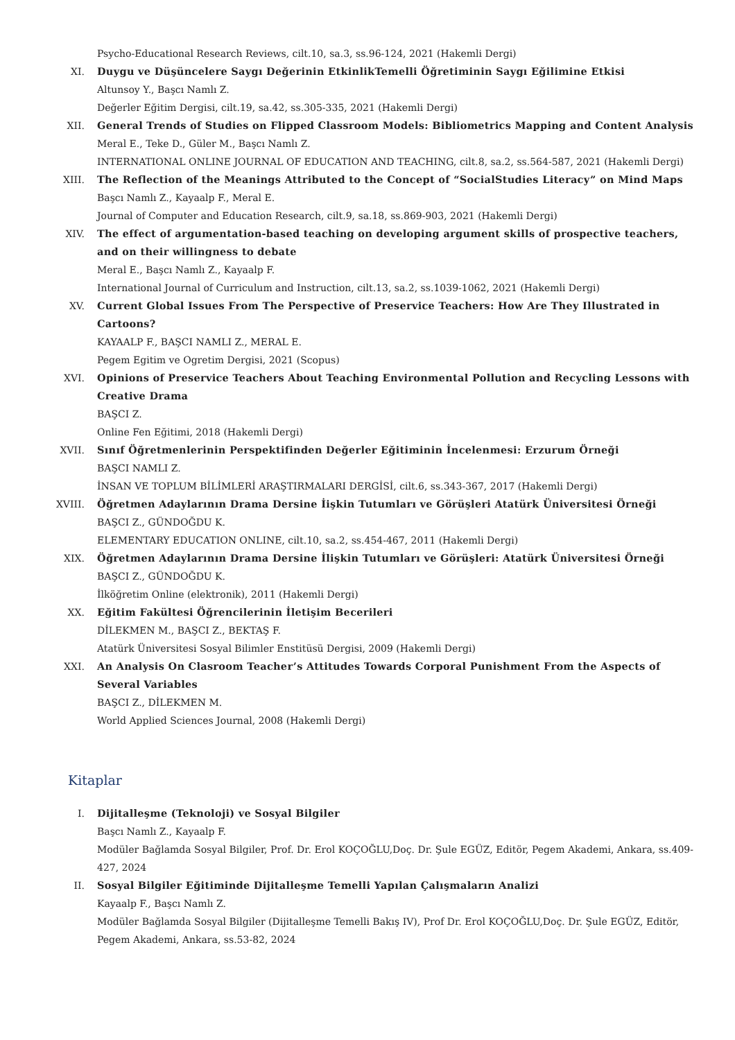Psycho-Educational Research Reviews, cilt.10, sa.3, ss.96-124, 2021 (Hakemli Dergi)
XI. Duygu ve Düşüncelere Saygı Değerinin EtkinlikTemelli Öğretiminin Saygı Eğilimine Etkisi
Altunsoy Y., Başcı Namlı Z.
Değerler Eğitim Dergisi, cilt.19, sa.42, ss.305-335, 2021 (Hakemli Dergi)
XII. General Trends of Studies on Flipped Classroom Models: Bibliometrics Mapping and Content Analysis
Meral E., Teke D., Güler M., Başcı Namlı Z.
INTERNATIONAL ONLINE JOURNAL OF EDUCATION AND TEACHING, cilt.8, sa.2, ss.564-587, 2021 (Hakemli Dergi)
XIII. The Reflection of the Meanings Attributed to the Concept of “SocialStudies Literacy” on Mind Maps
Başcı Namlı Z., Kayaalp F., Meral E.
Journal of Computer and Education Research, cilt.9, sa.18, ss.869-903, 2021 (Hakemli Dergi)
XIV. The effect of argumentation-based teaching on developing argument skills of prospective teachers, and on their willingness to debate
Meral E., Başcı Namlı Z., Kayaalp F.
International Journal of Curriculum and Instruction, cilt.13, sa.2, ss.1039-1062, 2021 (Hakemli Dergi)
XV. Current Global Issues From The Perspective of Preservice Teachers: How Are They Illustrated in Cartoons?
KAYAALP F., BAŞCI NAMLI Z., MERAL E.
Pegem Egitim ve Ogretim Dergisi, 2021 (Scopus)
XVI. Opinions of Preservice Teachers About Teaching Environmental Pollution and Recycling Lessons with Creative Drama
BAŞCI Z.
Online Fen Eğitimi, 2018 (Hakemli Dergi)
XVII. Sınıf Öğretmenlerinin Perspektifinden Değerler Eğitiminin İncelenmesi: Erzurum Örneği
BAŞCI NAMLI Z.
İNSAN VE TOPLUM BİLİMLERİ ARAŞTIRMALARI DERGİSİ, cilt.6, ss.343-367, 2017 (Hakemli Dergi)
XVIII. Öğretmen Adaylarının Drama Dersine İişkin Tutumları ve Görüşleri Atatürk Üniversitesi Örneği
BAŞCI Z., GÜNDOĞDU K.
ELEMENTARY EDUCATION ONLINE, cilt.10, sa.2, ss.454-467, 2011 (Hakemli Dergi)
XIX. Öğretmen Adaylarının Drama Dersine İlişkin Tutumları ve Görüşleri: Atatürk Üniversitesi Örneği
BAŞCI Z., GÜNDOĞDU K.
İlköğretim Online (elektronik), 2011 (Hakemli Dergi)
XX. Eğitim Fakültesi Öğrencilerinin İletişim Becerileri
DİLEKMEN M., BAŞCI Z., BEKTAŞ F.
Atatürk Üniversitesi Sosyal Bilimler Enstitüsü Dergisi, 2009 (Hakemli Dergi)
XXI. An Analysis On Clasroom Teacher’s Attitudes Towards Corporal Punishment From the Aspects of Several Variables
BAŞCI Z., DİLEKMEN M.
World Applied Sciences Journal, 2008 (Hakemli Dergi)
Kitaplar
I. Dijitalleşme (Teknoloji) ve Sosyal Bilgiler
Başcı Namlı Z., Kayaalp F.
Modüler Bağlamda Sosyal Bilgiler, Prof. Dr. Erol KOÇOĞLU,Doç. Dr. Şule EGÜZ, Editör, Pegem Akademi, Ankara, ss.409-427, 2024
II. Sosyal Bilgiler Eğitiminde Dijitalleşme Temelli Yapılan Çalışmaların Analizi
Kayaalp F., Başcı Namlı Z.
Modüler Bağlamda Sosyal Bilgiler (Dijitalleşme Temelli Bakış IV), Prof Dr. Erol KOÇOĞLU,Doç. Dr. Şule EGÜZ, Editör, Pegem Akademi, Ankara, ss.53-82, 2024